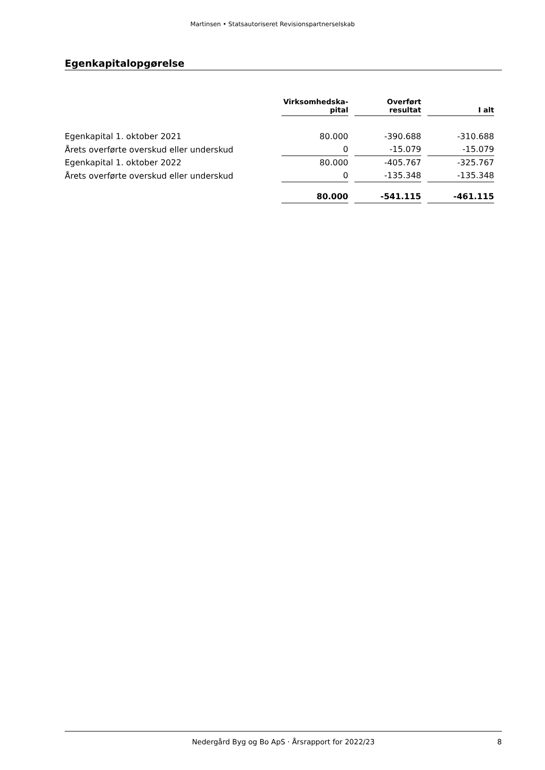Martinsen • Statsautoriseret Revisionspartnerselskab
Egenkapitalopgørelse
| | Virksomhedska- pital | Overført resultat | I alt |
| --- | --- | --- | --- |
| Egenkapital 1. oktober 2021 | 80.000 | -390.688 | -310.688 |
| Årets overførte overskud eller underskud | 0 | -15.079 | -15.079 |
| Egenkapital 1. oktober 2022 | 80.000 | -405.767 | -325.767 |
| Årets overførte overskud eller underskud | 0 | -135.348 | -135.348 |
| | 80.000 | -541.115 | -461.115 |
Nedergård Byg og Bo ApS · Årsrapport for 2022/23 8